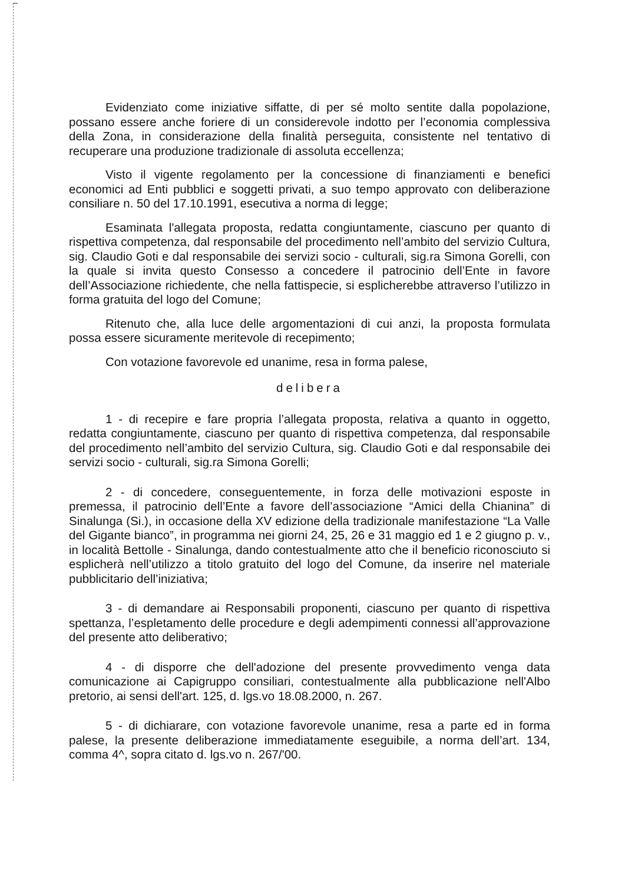Evidenziato come iniziative siffatte, di per sé molto sentite dalla popolazione, possano essere anche foriere di un considerevole indotto per l’economia complessiva della Zona, in considerazione della finalità perseguita, consistente nel tentativo di recuperare una produzione tradizionale di assoluta eccellenza;
Visto il vigente regolamento per la concessione di finanziamenti e benefici economici ad Enti pubblici e soggetti privati, a suo tempo approvato con deliberazione consiliare n. 50 del 17.10.1991, esecutiva a norma di legge;
Esaminata l'allegata proposta, redatta congiuntamente, ciascuno per quanto di rispettiva competenza, dal responsabile del procedimento nell’ambito del servizio Cultura, sig. Claudio Goti e dal responsabile dei servizi socio - culturali, sig.ra Simona Gorelli, con la quale si invita questo Consesso a concedere il patrocinio dell’Ente in favore dell’Associazione richiedente, che nella fattispecie, si esplicherebbe attraverso l’utilizzo in forma gratuita del logo del Comune;
Ritenuto che, alla luce delle argomentazioni di cui anzi, la proposta formulata possa essere sicuramente meritevole di recepimento;
Con votazione favorevole ed unanime, resa in forma palese,
delibera
1 - di recepire e fare propria l’allegata proposta, relativa a quanto in oggetto, redatta congiuntamente, ciascuno per quanto di rispettiva competenza, dal responsabile del procedimento nell’ambito del servizio Cultura, sig. Claudio Goti e dal responsabile dei servizi socio - culturali, sig.ra Simona Gorelli;
2 - di concedere, conseguentemente, in forza delle motivazioni esposte in premessa, il patrocinio dell’Ente a favore dell’associazione “Amici della Chianina” di Sinalunga (Si.), in occasione della XV edizione della tradizionale manifestazione “La Valle del Gigante bianco”, in programma nei giorni 24, 25, 26 e 31 maggio ed 1 e 2 giugno p. v., in località Bettolle - Sinalunga, dando contestualmente atto che il beneficio riconosciuto si esplicherà nell’utilizzo a titolo gratuito del logo del Comune, da inserire nel materiale pubblicitario dell’iniziativa;
3 - di demandare ai Responsabili proponenti, ciascuno per quanto di rispettiva spettanza, l’espletamento delle procedure e degli adempimenti connessi all’approvazione del presente atto deliberativo;
4 - di disporre che dell'adozione del presente provvedimento venga data comunicazione ai Capigruppo consiliari, contestualmente alla pubblicazione nell'Albo pretorio, ai sensi dell'art. 125, d. lgs.vo 18.08.2000, n. 267.
5 - di dichiarare, con votazione favorevole unanime, resa a parte ed in forma palese, la presente deliberazione immediatamente eseguibile, a norma dell’art. 134, comma 4^, sopra citato d. lgs.vo n. 267/'00.